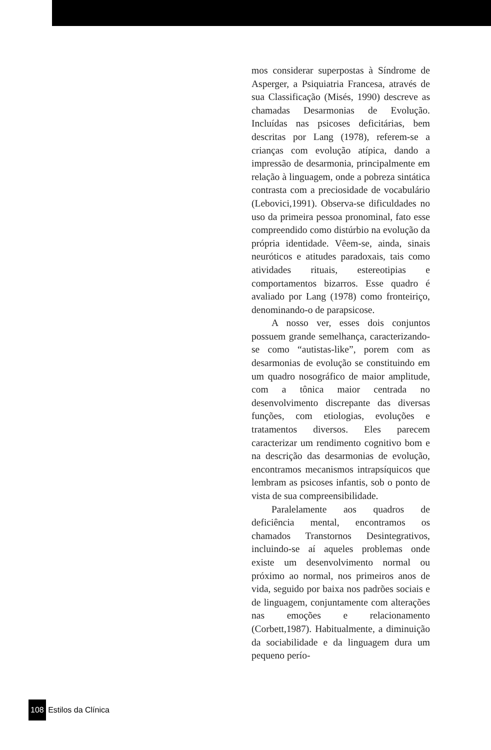mos considerar superpostas à Síndrome de Asperger, a Psiquiatria Francesa, através de sua Classificação (Misés, 1990) descreve as chamadas Desarmonias de Evolução. Incluídas nas psicoses deficitárias, bem descritas por Lang (1978), referem-se a crianças com evolução atípica, dando a impressão de desarmonia, principalmente em relação à linguagem, onde a pobreza sintática contrasta com a preciosidade de vocabulário (Lebovici,1991). Observa-se dificuldades no uso da primeira pessoa pronominal, fato esse compreendido como distúrbio na evolução da própria identidade. Vêem-se, ainda, sinais neuróticos e atitudes paradoxais, tais como atividades rituais, estereotipias e comportamentos bizarros. Esse quadro é avaliado por Lang (1978) como fronteiriço, denominando-o de parapsicose.
A nosso ver, esses dois conjuntos possuem grande semelhança, caracterizando-se como “autistas-like”, porem com as desarmonias de evolução se constituindo em um quadro nosográfico de maior amplitude, com a tônica maior centrada no desenvolvimento discrepante das diversas funções, com etiologias, evoluções e tratamentos diversos. Eles parecem caracterizar um rendimento cognitivo bom e na descrição das desarmonias de evolução, encontramos mecanismos intrapsíquicos que lembram as psicoses infantis, sob o ponto de vista de sua compreensibilidade.
Paralelamente aos quadros de deficiência mental, encontramos os chamados Transtornos Desintegrativos, incluindo-se aí aqueles problemas onde existe um desenvolvimento normal ou próximo ao normal, nos primeiros anos de vida, seguido por baixa nos padrões sociais e de linguagem, conjuntamente com alterações nas emoções e relacionamento (Corbett,1987). Habitualmente, a diminuição da sociabilidade e da linguagem dura um pequeno perío-
108 Estilos da Clínica